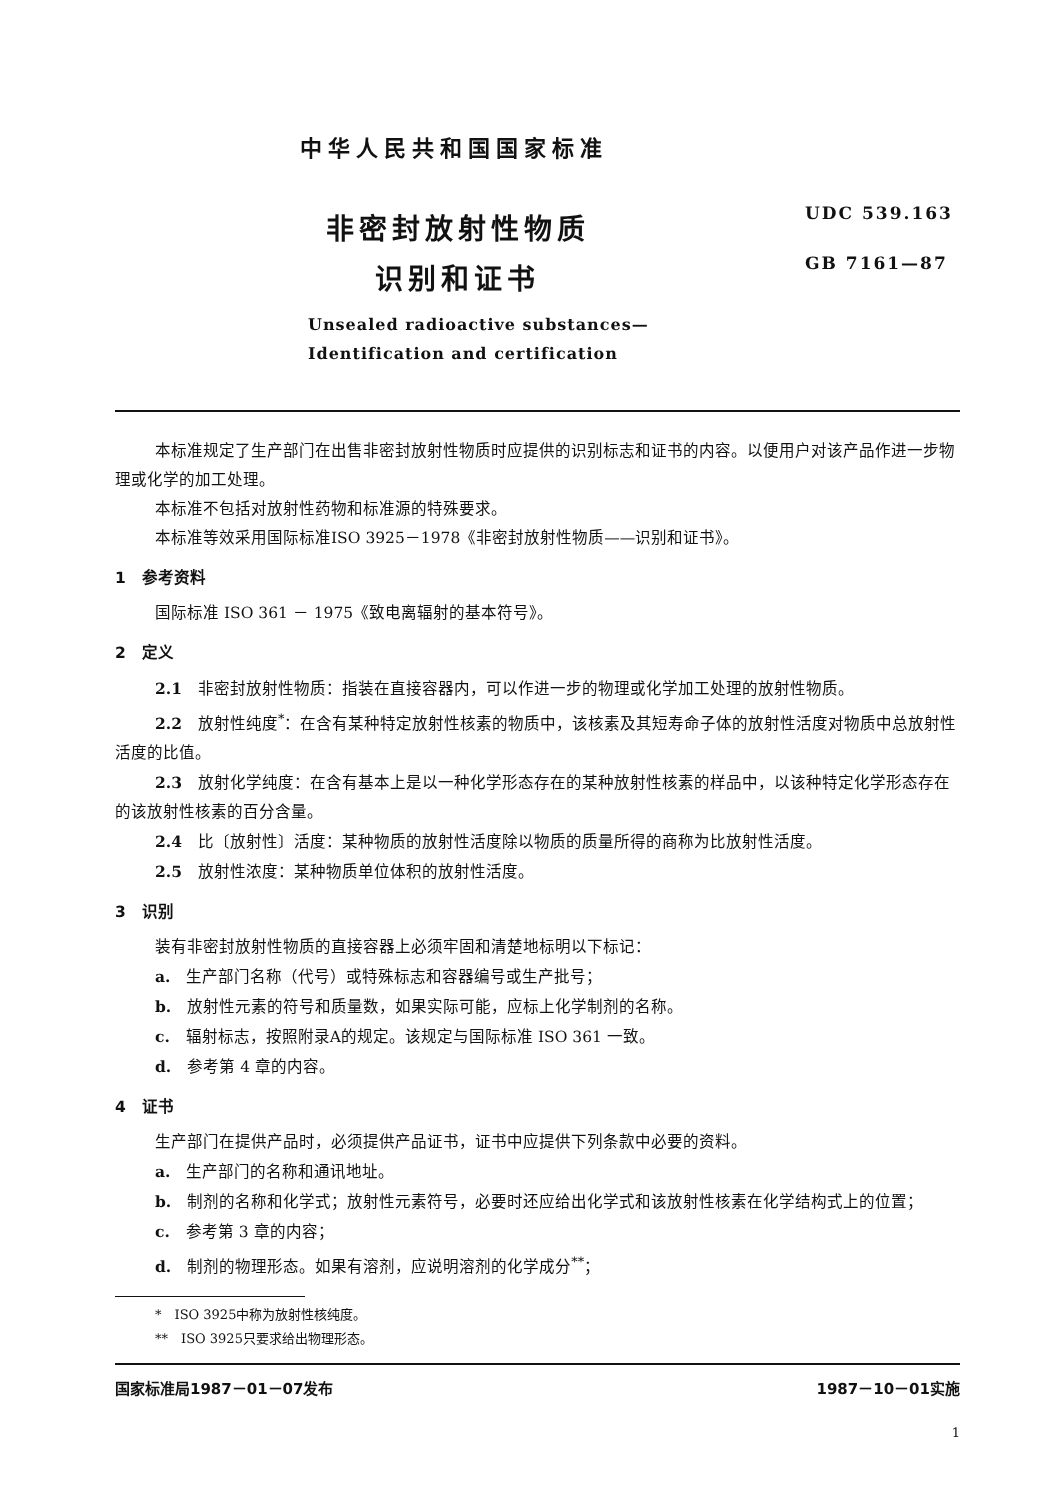中华人民共和国国家标准
UDC 539.163
GB 7161—87
非密封放射性物质
识别和证书
Unsealed radioactive substances—
Identification and certification
本标准规定了生产部门在出售非密封放射性物质时应提供的识别标志和证书的内容。以便用户对该产品作进一步物理或化学的加工处理。
本标准不包括对放射性药物和标准源的特殊要求。
本标准等效采用国际标准ISO 3925－1978《非密封放射性物质——识别和证书》。
1　参考资料
国际标准 ISO 361 － 1975《致电离辐射的基本符号》。
2　定义
2.1　非密封放射性物质：指装在直接容器内，可以作进一步的物理或化学加工处理的放射性物质。
2.2　放射性纯度<sup>*</sup>：在含有某种特定放射性核素的物质中，该核素及其短寿命子体的放射性活度对物质中总放射性活度的比值。
2.3　放射化学纯度：在含有基本上是以一种化学形态存在的某种放射性核素的样品中，以该种特定化学形态存在的该放射性核素的百分含量。
2.4　比〔放射性〕活度：某种物质的放射性活度除以物质的质量所得的商称为比放射性活度。
2.5　放射性浓度：某种物质单位体积的放射性活度。
3　识别
装有非密封放射性物质的直接容器上必须牢固和清楚地标明以下标记：
a.　生产部门名称（代号）或特殊标志和容器编号或生产批号；
b.　放射性元素的符号和质量数，如果实际可能，应标上化学制剂的名称。
c.　辐射标志，按照附录A的规定。该规定与国际标准 ISO 361 一致。
d.　参考第 4 章的内容。
4　证书
生产部门在提供产品时，必须提供产品证书，证书中应提供下列条款中必要的资料。
a.　生产部门的名称和通讯地址。
b.　制剂的名称和化学式；放射性元素符号，必要时还应给出化学式和该放射性核素在化学结构式上的位置；
c.　参考第 3 章的内容；
d.　制剂的物理形态。如果有溶剂，应说明溶剂的化学成分<sup>**</sup>；
*　ISO 3925中称为放射性核纯度。
**　ISO 3925只要求给出物理形态。
国家标准局1987－01－07发布 1987－10－01实施
1